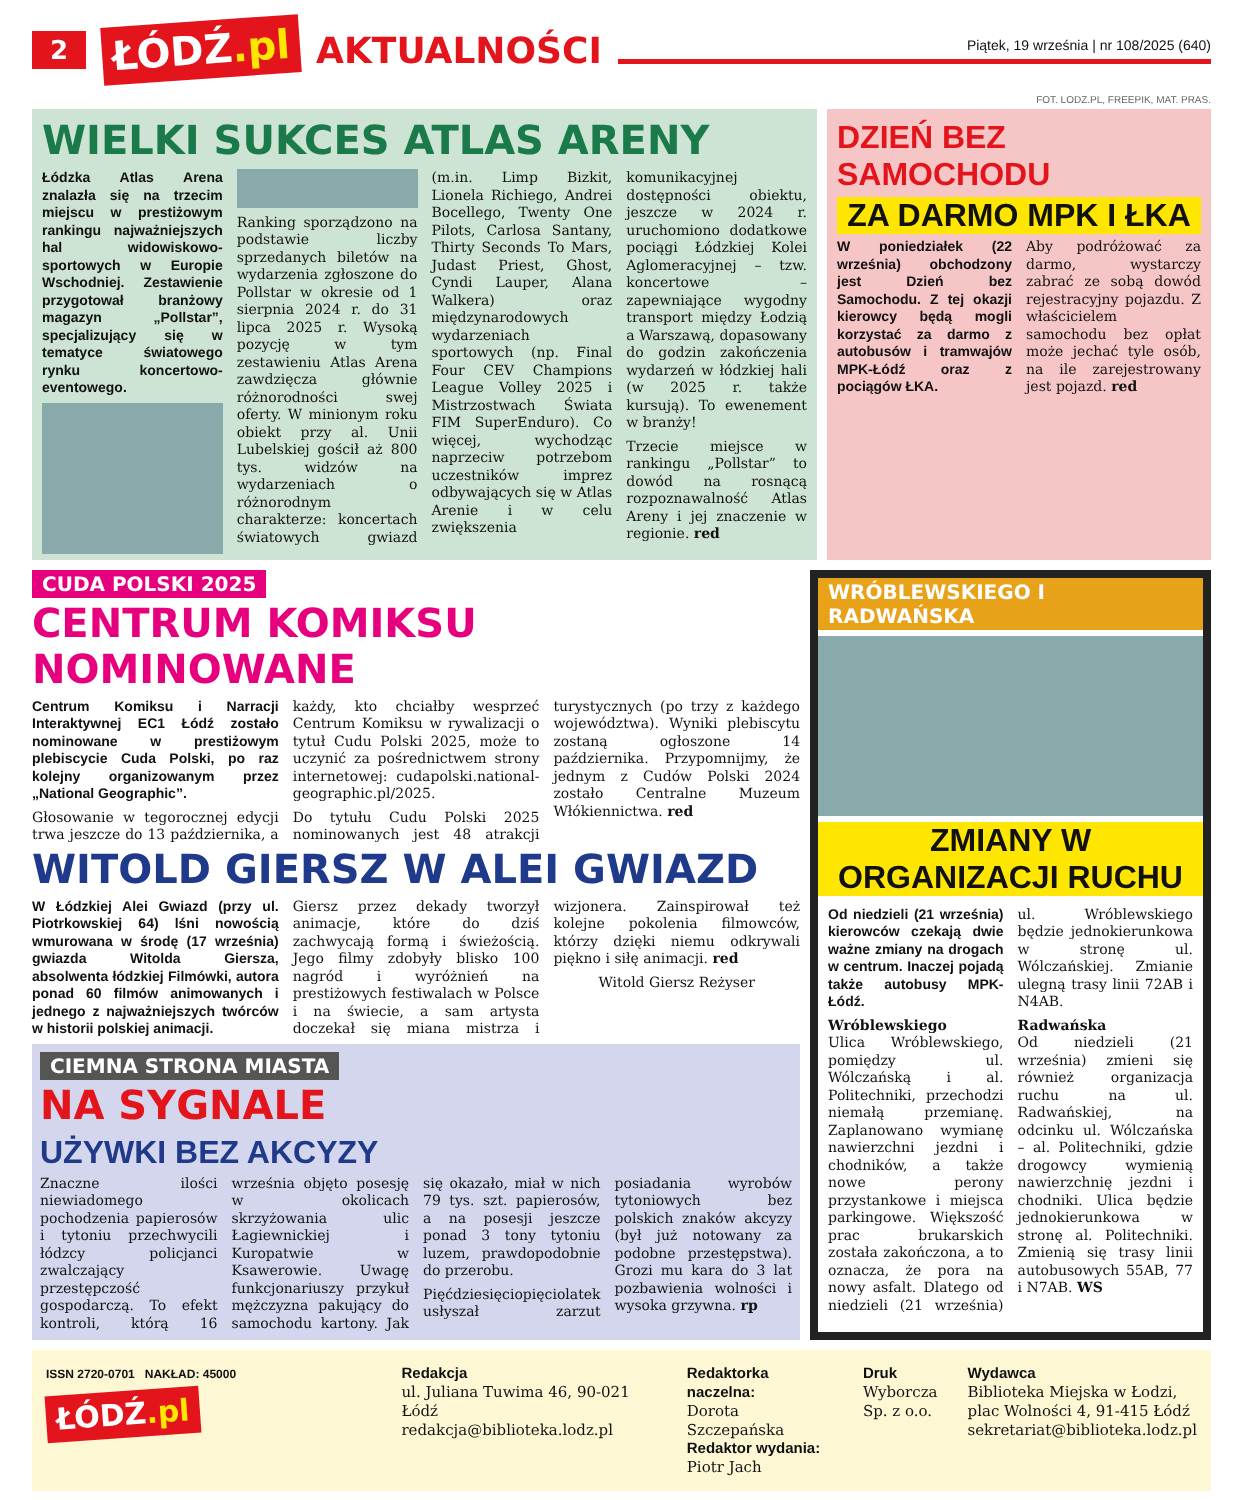2
ŁÓDŹ.pl
AKTUALNOŚCI
Piątek, 19 września | nr 108/2025 (640)
FOT. LODZ.PL, FREEPIK, MAT. PRAS.
WIELKI SUKCES ATLAS ARENY
Łódzka Atlas Arena znalazła się na trzecim miejscu w prestiżowym rankingu najważniejszych hal widowiskowo-sportowych w Europie Wschodniej. Zestawienie przygotował branżowy magazyn „Pollstar”, specjalizujący się w tematyce światowego rynku koncertowo-eventowego.
Ranking sporządzono na podstawie liczby sprzedanych biletów na wydarzenia zgłoszone do Pollstar w okresie od 1 sierpnia 2024 r. do 31 lipca 2025 r. Wysoką pozycję w tym zestawieniu Atlas Arena zawdzięcza głównie różnorodności swej oferty. W minionym roku obiekt przy al. Unii Lubelskiej gościł aż 800 tys. widzów na wydarzeniach o różnorodnym charakterze: koncertach światowych gwiazd (m.in. Limp Bizkit, Lionela Richiego, Andrei Bocellego, Twenty One Pilots, Carlosa Santany, Thirty Seconds To Mars, Judast Priest, Ghost, Cyndi Lauper, Alana Walkera) oraz międzynarodowych wydarzeniach sportowych (np. Final Four CEV Champions League Volley 2025 i Mistrzostwach Świata FIM SuperEnduro). Co więcej, wychodząc naprzeciw potrzebom uczestników imprez odbywających się w Atlas Arenie i w celu zwiększenia komunikacyjnej dostępności obiektu, jeszcze w 2024 r. uruchomiono dodatkowe pociągi Łódzkiej Kolei Aglomeracyjnej – tzw. koncertowe – zapewniające wygodny transport między Łodzią a Warszawą, dopasowany do godzin zakończenia wydarzeń w łódzkiej hali (w 2025 r. także kursują). To ewenement w branży!
Trzecie miejsce w rankingu „Pollstar” to dowód na rosnącą rozpoznawalność Atlas Areny i jej znaczenie w regionie. red
DZIEŃ BEZ SAMOCHODU
ZA DARMO MPK I ŁKA
W poniedziałek (22 września) obchodzony jest Dzień bez Samochodu. Z tej okazji kierowcy będą mogli korzystać za darmo z autobusów i tramwajów MPK-Łódź oraz z pociągów ŁKA.
Aby podróżować za darmo, wystarczy zabrać ze sobą dowód rejestracyjny pojazdu. Z właścicielem samochodu bez opłat może jechać tyle osób, na ile zarejestrowany jest pojazd. red
CUDA POLSKI 2025
CENTRUM KOMIKSU NOMINOWANE
Centrum Komiksu i Narracji Interaktywnej EC1 Łódź zostało nominowane w prestiżowym plebiscycie Cuda Polski, po raz kolejny organizowanym przez „National Geographic”.
Głosowanie w tegorocznej edycji trwa jeszcze do 13 października, a każdy, kto chciałby wesprzeć Centrum Komiksu w rywalizacji o tytuł Cudu Polski 2025, może to uczynić za pośrednictwem strony internetowej: cudapolski.national-geographic.pl/2025.
Do tytułu Cudu Polski 2025 nominowanych jest 48 atrakcji turystycznych (po trzy z każdego województwa). Wyniki plebiscytu zostaną ogłoszone 14 października. Przypomnijmy, że jednym z Cudów Polski 2024 zostało Centralne Muzeum Włókiennictwa. red
WITOLD GIERSZ W ALEI GWIAZD
W Łódzkiej Alei Gwiazd (przy ul. Piotrkowskiej 64) lśni nowością wmurowana w środę (17 września) gwiazda Witolda Giersza, absolwenta łódzkiej Filmówki, autora ponad 60 filmów animowanych i jednego z najważniejszych twórców w historii polskiej animacji.
Giersz przez dekady tworzył animacje, które do dziś zachwycają formą i świeżością. Jego filmy zdobyły blisko 100 nagród i wyróżnień na prestiżowych festiwalach w Polsce i na świecie, a sam artysta doczekał się miana mistrza i wizjonera. Zainspirował też kolejne pokolenia filmowców, którzy dzięki niemu odkrywali piękno i siłę animacji. red
Witold Giersz Reżyser
CIEMNA STRONA MIASTA
NA SYGNALE
UŻYWKI BEZ AKCYZY
Znaczne ilości niewiadomego pochodzenia papierosów i tytoniu przechwycili łódzcy policjanci zwalczający przestępczość gospodarczą. To efekt kontroli, którą 16 września objęto posesję w okolicach skrzyżowania ulic Łagiewnickiej i Kuropatwie w Ksawerowie. Uwagę funkcjonariuszy przykuł mężczyzna pakujący do samochodu kartony. Jak się okazało, miał w nich 79 tys. szt. papierosów, a na posesji jeszcze ponad 3 tony tytoniu luzem, prawdopodobnie do przerobu.
Pięćdziesięciopięciolatek usłyszał zarzut posiadania wyrobów tytoniowych bez polskich znaków akcyzy (był już notowany za podobne przestępstwa). Grozi mu kara do 3 lat pozbawienia wolności i wysoka grzywna. rp
WRÓBLEWSKIEGO I RADWAŃSKA
ZMIANY W ORGANIZACJI RUCHU
Od niedzieli (21 września) kierowców czekają dwie ważne zmiany na drogach w centrum. Inaczej pojadą także autobusy MPK-Łódź.
Wróblewskiego
Ulica Wróblewskiego, pomiędzy ul. Wólczańską i al. Politechniki, przechodzi niemałą przemianę. Zaplanowano wymianę nawierzchni jezdni i chodników, a także nowe perony przystankowe i miejsca parkingowe. Większość prac brukarskich została zakończona, a to oznacza, że pora na nowy asfalt. Dlatego od niedzieli (21 września) ul. Wróblewskiego będzie jednokierunkowa w stronę ul. Wólczańskiej. Zmianie ulegną trasy linii 72AB i N4AB.
Radwańska
Od niedzieli (21 września) zmieni się również organizacja ruchu na ul. Radwańskiej, na odcinku ul. Wólczańska – al. Politechniki, gdzie drogowcy wymienią nawierzchnię jezdni i chodniki. Ulica będzie jednokierunkowa w stronę al. Politechniki. Zmienią się trasy linii autobusowych 55AB, 77 i N7AB. WS
ISSN 2720-0701 NAKŁAD: 45000
ŁÓDŹ.pl
Redakcja
ul. Juliana Tuwima 46, 90-021 Łódź
redakcja@biblioteka.lodz.pl
Redaktorka naczelna:
Dorota Szczepańska
Redaktor wydania:
Piotr Jach
Druk
Wyborcza
Sp. z o.o.
Wydawca
Biblioteka Miejska w Łodzi,
plac Wolności 4, 91-415 Łódź
sekretariat@biblioteka.lodz.pl